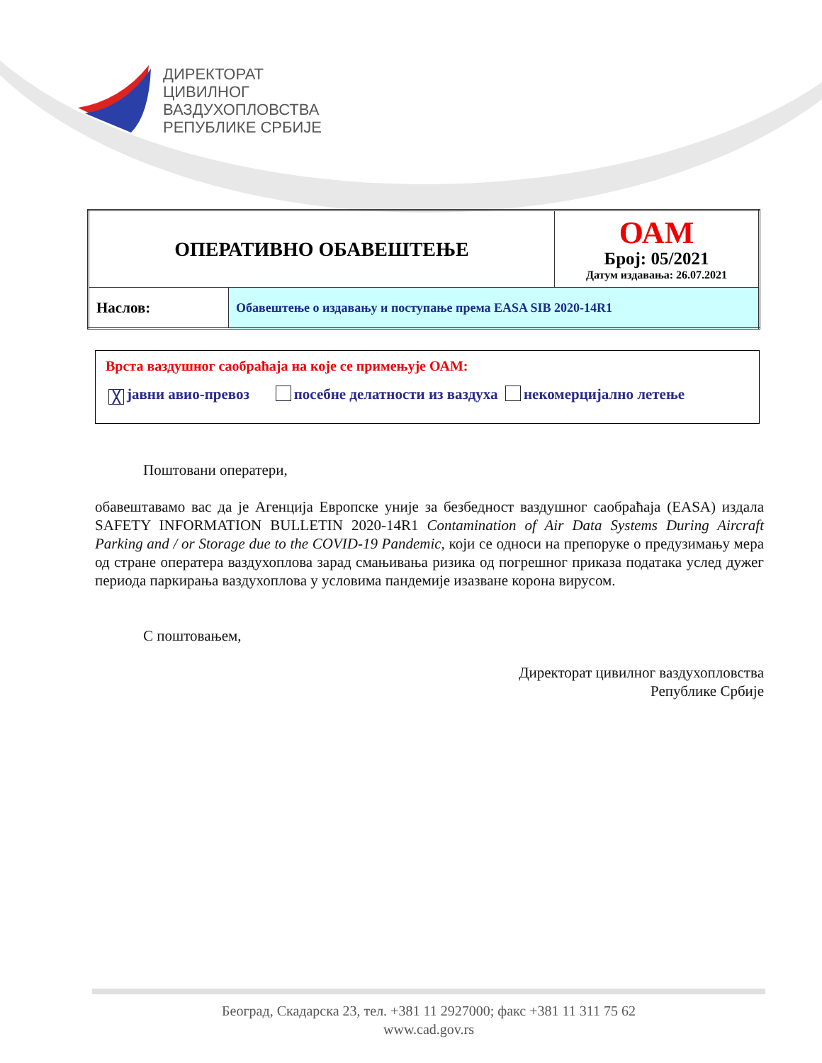ДИРЕКТОРАТ
ЦИВИЛНОГ
ВАЗДУХОПЛОВСТВА
РЕПУБЛИКЕ СРБИЈЕ
| ОПЕРАТИВНО ОБАВЕШТЕЊЕ | | ОАМ Број: 05/2021 Датум издавања: 26.07.2021 |
| Наслов: | Обавештење о издавању и поступање према EASA SIB 2020-14R1 | |
Врста ваздушног саобраћаја на које се примењује ОАМ:
╳ јавни авио-превоз посебне делатности из ваздуха некомерцијално летење
Поштовани оператери,
обавештавамо вас да је Агенција Европске уније за безбедност ваздушног саобраћаја (EASA) издала SAFETY INFORMATION BULLETIN 2020-14R1 Contamination of Air Data Systems During Aircraft Parking and / or Storage due to the COVID-19 Pandemic, који се односи на препоруке о предузимању мера од стране оператера ваздухоплова зарад смањивања ризика од погрешног приказа података услед дужег периода паркирања ваздухоплова у условима пандемије изазване корона вирусом.
С поштовањем,
Директорат цивилног ваздухопловства
Републике Србије
Београд, Скадарска 23, тел. +381 11 2927000; факс +381 11 311 75 62
www.cad.gov.rs